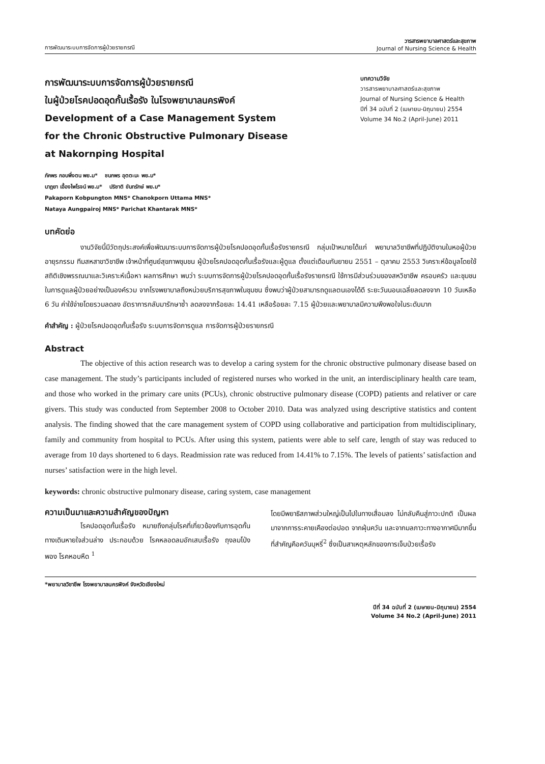การพัฒนาระบบการจัดการผู้ป่วยรายกรณี
วารสารพยาบาลศาสตร์และสุขภาพ
Journal of Nursing Science & Health
การพัฒนาระบบการจัดการผู้ป่วยรายกรณี
ในผู้ป่วยโรคปอดอุดกั้นเรื้อรัง ในโรงพยาบาลนครพิงค์
Development of a Case Management System
for the Chronic Obstructive Pulmonary Disease
at Nakornping Hospital
บทความวิจัย
วารสารพยาบาลศาสตร์และสุขภาพ
Journal of Nursing Science & Health
ปีที่ 34 ฉบับที่ 2 (เมษายน-มิถุนายน) 2554
Volume 34 No.2 (April-June) 2011
ภัคพร กอบพึ่งตน พย.ม* ชนกพร อุตตะมะ พย.ม*
นาฎยา เอื้องไพโรจน์ พย.ม* ปริชาติ ขันทรักษ์ พย.ม*
Pakaporn Kobpungton MNS* Chanokporn Uttama MNS*
Nataya Aungpairoj MNS* Parichat Khantarak MNS*
บทคัดย่อ
งานวิจัยนี้มีวัตถุประสงค์เพื่อพัฒนาระบบการจัดการผู้ป่วยโรคปอดอุดกั้นเรื้อรังรายกรณี กลุ่มเป้าหมายได้แก่ พยาบาลวิชาชีพที่ปฏิบัติงานในหอผู้ป่วยอายุรกรรม ทีมสหสาขาวิชาชีพ เจ้าหน้าที่ศูนย์สุขภาพชุมชน ผู้ป่วยโรคปอดอุดกั้นเรื้อรังและผู้ดูแล ตั้งแต่เดือนกันยายน 2551 – ตุลาคม 2553 วิเคราะห์ข้อมูลโดยใช้สถิติเชิงพรรณนาและวิเคราะห์เนื้อหา ผลการศึกษา พบว่า ระบบการจัดการผู้ป่วยโรคปอดอุดกั้นเรื้อรังรายกรณี ใช้การมีส่วนร่วมของสหวิชาชีพ ครอบครัว และชุมชนในการดูแลผู้ป่วยอย่างเป็นองค์รวม จากโรงพยาบาลถึงหน่วยบริการสุขภาพในชุมชน ซึ่งพบว่าผู้ป่วยสามารถดูแลตนเองได้ดี ระยะวันนอนเฉลี่ยลดลงจาก 10 วันเหลือ 6 วัน ค่าใช้จ่ายโดยรวมลดลง อัตราการกลับมารักษาซ้ำ ลดลงจากร้อยละ 14.41 เหลือร้อยละ 7.15 ผู้ป่วยและพยาบาลมีความพึงพอใจในระดับมาก
คำสำคัญ : ผู้ป่วยโรคปอดอุดกั้นเรื้อรัง ระบบการจัดการดูแล การจัดการผู้ป่วยรายกรณี
Abstract
The objective of this action research was to develop a caring system for the chronic obstructive pulmonary disease based on case management. The study’s participants included of registered nurses who worked in the unit, an interdisciplinary health care team, and those who worked in the primary care units (PCUs), chronic obstructive pulmonary disease (COPD) patients and relativer or care givers. This study was conducted from September 2008 to October 2010. Data was analyzed using descriptive statistics and content analysis. The finding showed that the care management system of COPD using collaborative and participation from multidisciplinary, family and community from hospital to PCUs. After using this system, patients were able to self care, length of stay was reduced to average from 10 days shortened to 6 days. Readmission rate was reduced from 14.41% to 7.15%. The levels of patients’ satisfaction and nurses’ satisfaction were in the high level.
keywords: chronic obstructive pulmonary disease, caring system, case management
ความเป็นมาและความสำคัญของปัญหา
โรคปอดอุดกั้นเรื้อรัง หมายถึงกลุ่มโรคที่เกี่ยวข้องกับการอุดกั้นทางเดินหายใจส่วนล่าง ประกอบด้วย โรคหลอดลมอักเสบเรื้อรัง ถุงลมโป่งพอง โรคหอบหืด <sup>1</sup>
โดยมีพยาธิสภาพส่วนใหญ่เป็นไปในทางเสื่อมลง ไม่กลับคืนสู่ภาวะปกติ เป็นผลมาจากการระคายเคืองต่อปอด จากฝุ่นควัน และจากมลภาวะทางอากาศมีมากขึ้น ที่สำคัญคือควันบุหรี่<sup>2</sup> ซึ่งเป็นสาเหตุหลักของการเจ็บป่วยเรื้อรัง
*พยาบาลวิชาชีพ โรงพยาบาลนครพิงค์ จังหวัดเชียงใหม่
ปีที่ 34 ฉบับที่ 2 (เมษายน-มิถุนายน) 2554
Volume 34 No.2 (April-June) 2011